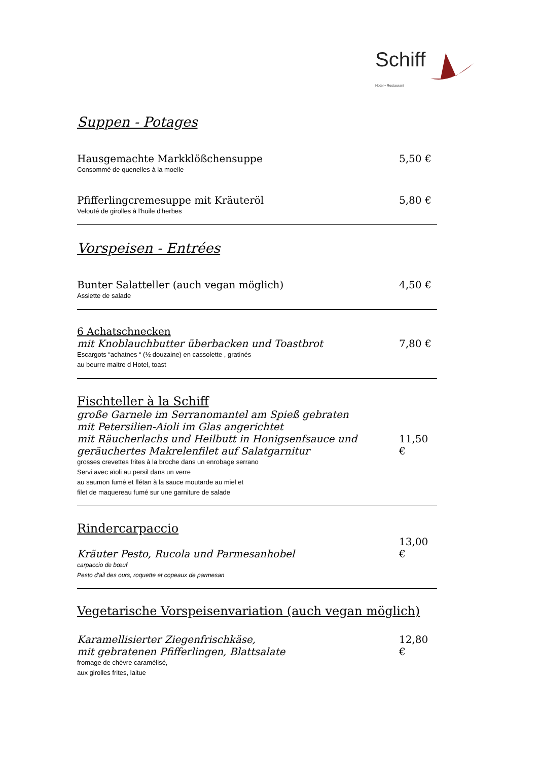Schiff
Hotel • Restaurant
Suppen - Potages
Hausgemachte Markklößchensuppe 5,50 €
Consommé de quenelles à la moelle
Pfifferlingcremesuppe mit Kräuteröl 5,80 €
Velouté de girolles à l'huile d'herbes
Vorspeisen - Entrées
Bunter Salatteller (auch vegan möglich) 4,50 €
Assiette de salade
6 Achatschnecken
mit Knoblauchbutter überbacken und Toastbrot 7,80 €
Escargots “achatnes “ (½ douzaine) en cassolette , gratinés
au beurre maitre d Hotel, toast
Fischteller à la Schiff
große Garnele im Serranomantel am Spieß gebraten
mit Petersilien-Aioli im Glas angerichtet
mit Räucherlachs und Heilbutt in Honigsenfsauce und
geräuchertes Makrelenfilet auf Salatgarnitur 11,50 €
grosses crevettes frites à la broche dans un enrobage serrano
Servi avec aïoli au persil dans un verre
au saumon fumé et flétan à la sauce moutarde au miel et
filet de maquereau fumé sur une garniture de salade
Rindercarpaccio
Kräuter Pesto, Rucola und Parmesanhobel 13,00 €
carpaccio de bœuf
Pesto d'ail des ours, roquette et copeaux de parmesan
Vegetarische Vorspeisenvariation (auch vegan möglich)
Karamellisierter Ziegenfrischkäse,
mit gebratenen Pfifferlingen, Blattsalate 12,80 €
fromage de chèvre caramélisé,
aux girolles frites, laitue